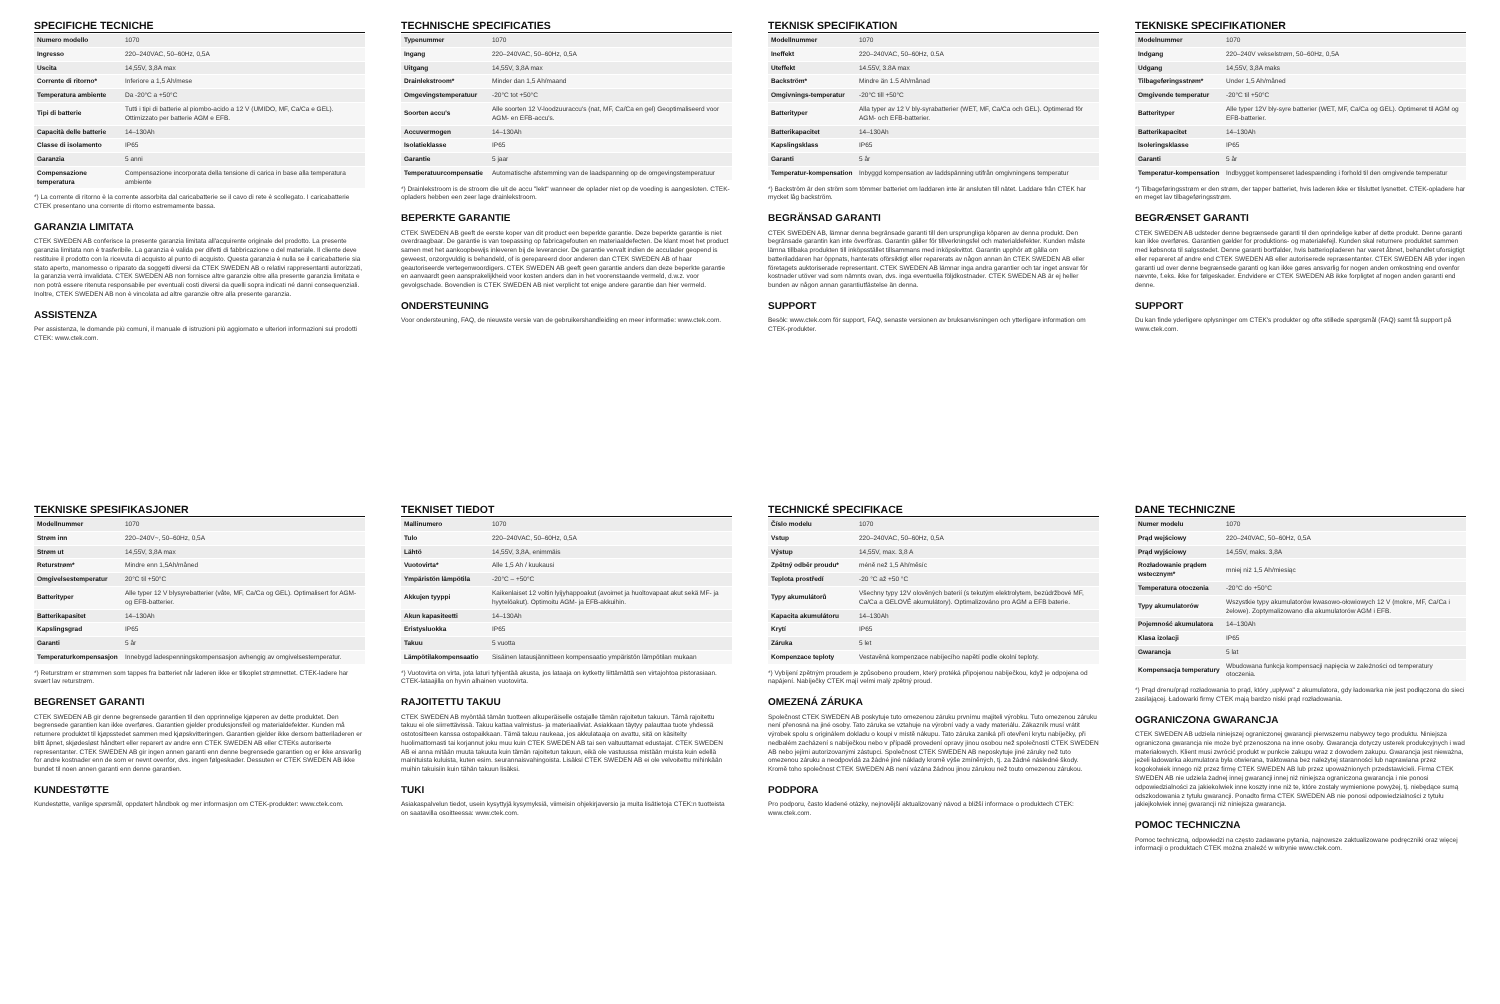SPECIFICHE TECNICHE
| Numero modello | 1070 |
| Ingresso | 220–240VAC, 50–60Hz, 0,5A |
| Uscita | 14,55V, 3,8A max |
| Corrente di ritorno* | Inferiore a 1,5 Ah/mese |
| Temperatura ambiente | Da -20°C a +50°C |
| Tipi di batterie | Tutti i tipi di batterie al piombo-acido a 12 V (UMIDO, MF, Ca/Ca e GEL). Ottimizzato per batterie AGM e EFB. |
| Capacità delle batterie | 14–130Ah |
| Classe di isolamento | IP65 |
| Garanzia | 5 anni |
| Compensazione temperatura | Compensazione incorporata della tensione di carica in base alla temperatura ambiente |
*) La corrente di ritorno è la corrente assorbita dal caricabatterie se il cavo di rete è scollegato. I caricabatterie CTEK presentano una corrente di ritorno estremamente bassa.
GARANZIA LIMITATA
CTEK SWEDEN AB conferisce la presente garanzia limitata all'acquirente originale del prodotto. La presente garanzia limitata non è trasferibile. La garanzia è valida per difetti di fabbricazione o del materiale. Il cliente deve restituire il prodotto con la ricevuta di acquisto al punto di acquisto. Questa garanzia è nulla se il caricabatterie sia stato aperto, manomesso o riparato da soggetti diversi da CTEK SWEDEN AB o relativi rappresentanti autorizzati, la garanzia verrà invalidata. CTEK SWEDEN AB non fornisce altre garanzie oltre alla presente garanzia limitata e non potrà essere ritenuta responsabile per eventuali costi diversi da quelli sopra indicati né danni consequenziali. Inoltre, CTEK SWEDEN AB non è vincolata ad altre garanzie oltre alla presente garanzia.
ASSISTENZA
Per assistenza, le domande più comuni, il manuale di istruzioni più aggiornato e ulteriori informazioni sui prodotti CTEK: www.ctek.com.
TECHNISCHE SPECIFICATIES
| Typenummer | 1070 |
| Ingang | 220–240VAC, 50–60Hz, 0,5A |
| Uitgang | 14,55V, 3,8A max |
| Drainlekstroom* | Minder dan 1,5 Ah/maand |
| Omgevingstemperatuur | -20°C tot +50°C |
| Soorten accu's | Alle soorten 12 V-loodzuuraccu's (nat, MF, Ca/Ca en gel) Geoptimaliseerd voor AGM- en EFB-accu's. |
| Accuvermogen | 14–130Ah |
| Isolatieklasse | IP65 |
| Garantie | 5 jaar |
| Temperatuurcompensatie | Automatische afstemming van de laadspanning op de omgevingstemperatuur |
*) Drainlekstroom is de stroom die uit de accu "lekt" wanneer de oplader niet op de voeding is aangesloten. CTEK-opladers hebben een zeer lage drainlekstroom.
BEPERKTE GARANTIE
CTEK SWEDEN AB geeft de eerste koper van dit product een beperkte garantie. Deze beperkte garantie is niet overdraagbaar. De garantie is van toepassing op fabricagefouten en materiaaldefecten. De klant moet het product samen met het aankoopbewijs inleveren bij de leverancier. De garantie vervalt indien de acculader geopend is geweest, onzorgvuldig is behandeld, of is gerepareerd door anderen dan CTEK SWEDEN AB of haar geautoriseerde vertegenwoordigers. CTEK SWEDEN AB geeft geen garantie anders dan deze beperkte garantie en aanvaardt geen aansprakelijkheid voor kosten anders dan in het voorenstaande vermeld, d.w.z. voor gevolgschade. Bovendien is CTEK SWEDEN AB niet verplicht tot enige andere garantie dan hier vermeld.
ONDERSTEUNING
Voor ondersteuning, FAQ, de nieuwste versie van de gebruikershandleiding en meer informatie: www.ctek.com.
TEKNISK SPECIFIKATION
| Modellnummer | 1070 |
| Ineffekt | 220–240VAC, 50–60Hz, 0.5A |
| Uteffekt | 14.55V, 3.8A max |
| Backström* | Mindre än 1.5 Ah/månad |
| Omgivnings-temperatur | -20°C till +50°C |
| Batterityper | Alla typer av 12 V bly-syrabatterier (WET, MF, Ca/Ca och GEL). Optimerad för AGM- och EFB-batterier. |
| Batterikapacitet | 14–130Ah |
| Kapslingsklass | IP65 |
| Garanti | 5 år |
| Temperatur-kompensation | Inbyggd kompensation av laddspänning utifrån omgivningens temperatur |
*) Backström är den ström som tömmer batteriet om laddaren inte är ansluten till nätet. Laddare från CTEK har mycket låg backström.
BEGRÄNSAD GARANTI
CTEK SWEDEN AB, lämnar denna begränsade garanti till den ursprungliga köparen av denna produkt. Den begränsade garantin kan inte överföras. Garantin gäller för tillverkningsfel och materialdefekter. Kunden måste lämna tillbaka produkten till inköpsstället tillsammans med inköpskvittot. Garantin upphör att gälla om batteriladdaren har öppnats, hanterats oförsiktigt eller reparerats av någon annan än CTEK SWEDEN AB eller företagets auktoriserade representant. CTEK SWEDEN AB lämnar inga andra garantier och tar inget ansvar för kostnader utöver vad som nämnts ovan, dvs. inga eventuella följdkostnader. CTEK SWEDEN AB är ej heller bunden av någon annan garantiutfästelse än denna.
SUPPORT
Besök: www.ctek.com för support, FAQ, senaste versionen av bruksanvisningen och ytterligare information om CTEK-produkter.
TEKNISKE SPECIFIKATIONER
| Modelnummer | 1070 |
| Indgang | 220–240V vekselstrøm, 50–60Hz, 0,5A |
| Udgang | 14,55V, 3,8A maks |
| Tilbageføringsstrøm* | Under 1,5 Ah/måned |
| Omgivende temperatur | -20°C til +50°C |
| Batterityper | Alle typer 12V bly-syre batterier (WET, MF, Ca/Ca og GEL). Optimeret til AGM og EFB-batterier. |
| Batterikapacitet | 14–130Ah |
| Isoleringsklasse | IP65 |
| Garanti | 5 år |
| Temperatur-kompensation | Indbygget kompenseret ladespænding i forhold til den omgivende temperatur |
*) Tilbageføringsstrøm er den strøm, der tapper batteriet, hvis laderen ikke er tilsluttet lysnettet. CTEK-opladere har en meget lav tilbageføringsstrøm.
BEGRÆNSET GARANTI
CTEK SWEDEN AB udsteder denne begrænsede garanti til den oprindelige køber af dette produkt. Denne garanti kan ikke overføres. Garantien gælder for produktions- og materialefejl. Kunden skal returnere produktet sammen med købsnota til salgsstedet. Denne garanti bortfalder, hvis batteriopladeren har været åbnet, behandlet uforsigtigt eller repareret af andre end CTEK SWEDEN AB eller autoriserede repræsentanter. CTEK SWEDEN AB yder ingen garanti ud over denne begrænsede garanti og kan ikke gøres ansvarlig for nogen anden omkostning end ovenfor nævnte, f.eks. ikke for følgeskader. Endvidere er CTEK SWEDEN AB ikke forpligtet af nogen anden garanti end denne.
SUPPORT
Du kan finde yderligere oplysninger om CTEK's produkter og ofte stillede spørgsmål (FAQ) samt få support på www.ctek.com.
TEKNISKE SPESIFIKASJONER
| Modellnummer | 1070 |
| Strøm inn | 220–240V~, 50–60Hz, 0,5A |
| Strøm ut | 14,55V, 3,8A max |
| Returstrøm* | Mindre enn 1,5Ah/måned |
| Omgivelsestemperatur | 20°C til +50°C |
| Batterityper | Alle typer 12 V blysyrebatterier (våte, MF, Ca/Ca og GEL). Optimalisert for AGM- og EFB-batterier. |
| Batterikapasitet | 14–130Ah |
| Kapslingsgrad | IP65 |
| Garanti | 5 år |
| Temperaturkompensasjon | Innebygd ladespenningskompensasjon avhengig av omgivelsestemperatur. |
*) Returstrøm er strømmen som tappes fra batteriet når laderen ikke er tilkoplet strømnettet. CTEK-ladere har svært lav returstrøm.
BEGRENSET GARANTI
CTEK SWEDEN AB gir denne begrensede garantien til den opprinnelige kjøperen av dette produktet. Den begrensede garantien kan ikke overføres. Garantien gjelder produksjonsfeil og materialdefekter. Kunden må returnere produktet til kjøpsstedet sammen med kjøpskvitteringen. Garantien gjelder ikke dersom batteriladeren er blitt åpnet, skjødesløst håndtert eller reparert av andre enn CTEK SWEDEN AB eller CTEKs autoriserte representanter. CTEK SWEDEN AB gir ingen annen garanti enn denne begrensede garantien og er ikke ansvarlig for andre kostnader enn de som er nevnt ovenfor, dvs. ingen følgeskader. Dessuten er CTEK SWEDEN AB ikke bundet til noen annen garanti enn denne garantien.
KUNDESTØTTE
Kundestøtte, vanlige spørsmål, oppdatert håndbok og mer informasjon om CTEK-produkter: www.ctek.com.
TEKNISET TIEDOT
| Mallinumero | 1070 |
| Tulo | 220–240VAC, 50–60Hz, 0,5A |
| Lähtö | 14,55V, 3,8A, enimmäis |
| Vuotovirta* | Alle 1,5 Ah / kuukausi |
| Ympäristön lämpötila | -20°C – +50°C |
| Akkujen tyyppi | Kaikenlaiset 12 voltin lyijyhappoakut (avoimet ja huoltovapaat akut sekä MF- ja hyytelöakut). Optimoitu AGM- ja EFB-akkuihin. |
| Akun kapasiteetti | 14–130Ah |
| Eristysluokka | IP65 |
| Takuu | 5 vuotta |
| Lämpötilakompensaatio | Sisäinen latausjännitteen kompensaatio ympäristön lämpötilan mukaan |
*) Vuotovirta on virta, jota laturi tyhjentää akusta, jos lataaja on kytketty liittämättä sen virtajohtoa pistorasiaan. CTEK-lataajilla on hyvin alhainen vuotovirta.
RAJOITETTU TAKUU
CTEK SWEDEN AB myöntää tämän tuotteen alkuperäiselle ostajalle tämän rajoitetun takuun. Tämä rajoitettu takuu ei ole siirrettävissä. Takuu kattaa valmistus- ja materiaaliviat. Asiakkaan täytyy palauttaa tuote yhdessä ostotositteen kanssa ostopaikkaan. Tämä takuu raukeaa, jos akkulataaja on avattu, sitä on käsitelty huolimattomasti tai korjannut joku muu kuin CTEK SWEDEN AB tai sen valtuuttamat edustajat. CTEK SWEDEN AB ei anna mitään muuta takuuta kuin tämän rajoitetun takuun, eikä ole vastuussa mistään muista kuin edellä mainituista kuluista, kuten esim. seurannaisvahingoista. Lisäksi CTEK SWEDEN AB ei ole velvoitettu mihinkään muihin takuisiin kuin tähän takuun lisäksi.
TUKI
Asiakaspalvelun tiedot, usein kysyttyjä kysymyksiä, viimeisin ohjekirjaversio ja muita lisätietoja CTEK:n tuotteista on saatavilla osoitteessa: www.ctek.com.
TECHNICKÉ SPECIFIKACE
| Číslo modelu | 1070 |
| Vstup | 220–240VAC, 50–60Hz, 0,5A |
| Výstup | 14,55V, max. 3,8 A |
| Zpětný odběr proudu* | méně než 1,5 Ah/měsíc |
| Teplota prostředí | -20 °C až +50 °C |
| Typy akumulátorů | Všechny typy 12V olověných baterií (s tekutým elektrolytem, bezúdržbové MF, Ca/Ca a GELOVÉ akumulátory). Optimalizováno pro AGM a EFB baterie. |
| Kapacita akumulátoru | 14–130Ah |
| Krytí | IP65 |
| Záruka | 5 let |
| Kompenzace teploty | Vestavěná kompenzace nabíjecího napětí podle okolní teploty. |
*) Vybíjení zpětným proudem je způsobeno proudem, který protéká připojenou nabíječkou, když je odpojena od napájení. Nabíječky CTEK mají velmi malý zpětný proud.
OMEZENÁ ZÁRUKA
Společnost CTEK SWEDEN AB poskytuje tuto omezenou záruku prvnímu majiteli výrobku. Tuto omezenou záruku není přenosná na jiné osoby. Tato záruka se vztahuje na výrobní vady a vady materiálu. Zákazník musí vrátit výrobek spolu s originálem dokladu o koupi v místě nákupu. Tato záruka zaniká při otevření krytu nabíječky, při nedbalém zacházení s nabíječkou nebo v případě provedení opravy jinou osobou než společností CTEK SWEDEN AB nebo jejími autorizovanými zástupci. Společnost CTEK SWEDEN AB neposkytuje jiné záruky než tuto omezenou záruku a neodpovídá za žádné jiné náklady kromě výše zmíněných, tj. za žádné následné škody. Kromě toho společnost CTEK SWEDEN AB není vázána žádnou jinou zárukou než touto omezenou zárukou.
PODPORA
Pro podporu, často kladené otázky, nejnovější aktualizovaný návod a bližší informace o produktech CTEK: www.ctek.com.
DANE TECHNICZNE
| Numer modelu | 1070 |
| Prąd wejściowy | 220–240VAC, 50–60Hz, 0,5A |
| Prąd wyjściowy | 14,55V, maks. 3,8A |
| Rozładowanie prądem wstecznym* | mniej niż 1,5 Ah/miesiąc |
| Temperatura otoczenia | -20°C do +50°C |
| Typy akumulatorów | Wszystkie typy akumulatorów kwasowo-ołowiowych 12 V (mokre, MF, Ca/Ca i żelowe). Zoptymalizowano dla akumulatorów AGM i EFB. |
| Pojemność akumulatora | 14–130Ah |
| Klasa izolacji | IP65 |
| Gwarancja | 5 lat |
| Kompensacja temperatury | Wbudowana funkcja kompensacji napięcia w zależności od temperatury otoczenia. |
*) Prąd drenu/prąd rozładowania to prąd, który „upływa" z akumulatora, gdy ładowarka nie jest podłączona do sieci zasilającej. Ładowarki firmy CTEK mają bardzo niski prąd rozładowania.
OGRANICZONA GWARANCJA
CTEK SWEDEN AB udziela niniejszej ograniczonej gwarancji pierwszemu nabywcy tego produktu. Niniejsza ograniczona gwarancja nie może być przenoszona na inne osoby. Gwarancja dotyczy usterek produkcyjnych i wad materiałowych. Klient musi zwrócić produkt w punkcie zakupu wraz z dowodem zakupu. Gwarancja jest nieważna, jeżeli ładowarka akumulatora była otwierana, traktowana bez należytej staranności lub naprawiana przez kogokolwiek innego niż przez firmę CTEK SWEDEN AB lub przez upoważnionych przedstawicieli. Firma CTEK SWEDEN AB nie udziela żadnej innej gwarancji innej niż niniejsza ograniczona gwarancja i nie ponosi odpowiedzialności za jakiekolwiek inne koszty inne niż te, które zostały wymienione powyżej, tj. niebędące sumą odszkodowania z tytułu gwarancji. Ponadto firma CTEK SWEDEN AB nie ponosi odpowiedzialności z tytułu jakiejkolwiek innej gwarancji niż niniejsza gwarancja.
POMOC TECHNICZNA
Pomoc techniczną, odpowiedzi na często zadawane pytania, najnowsze zaktualizowane podręczniki oraz więcej informacji o produktach CTEK można znaleźć w witrynie www.ctek.com.